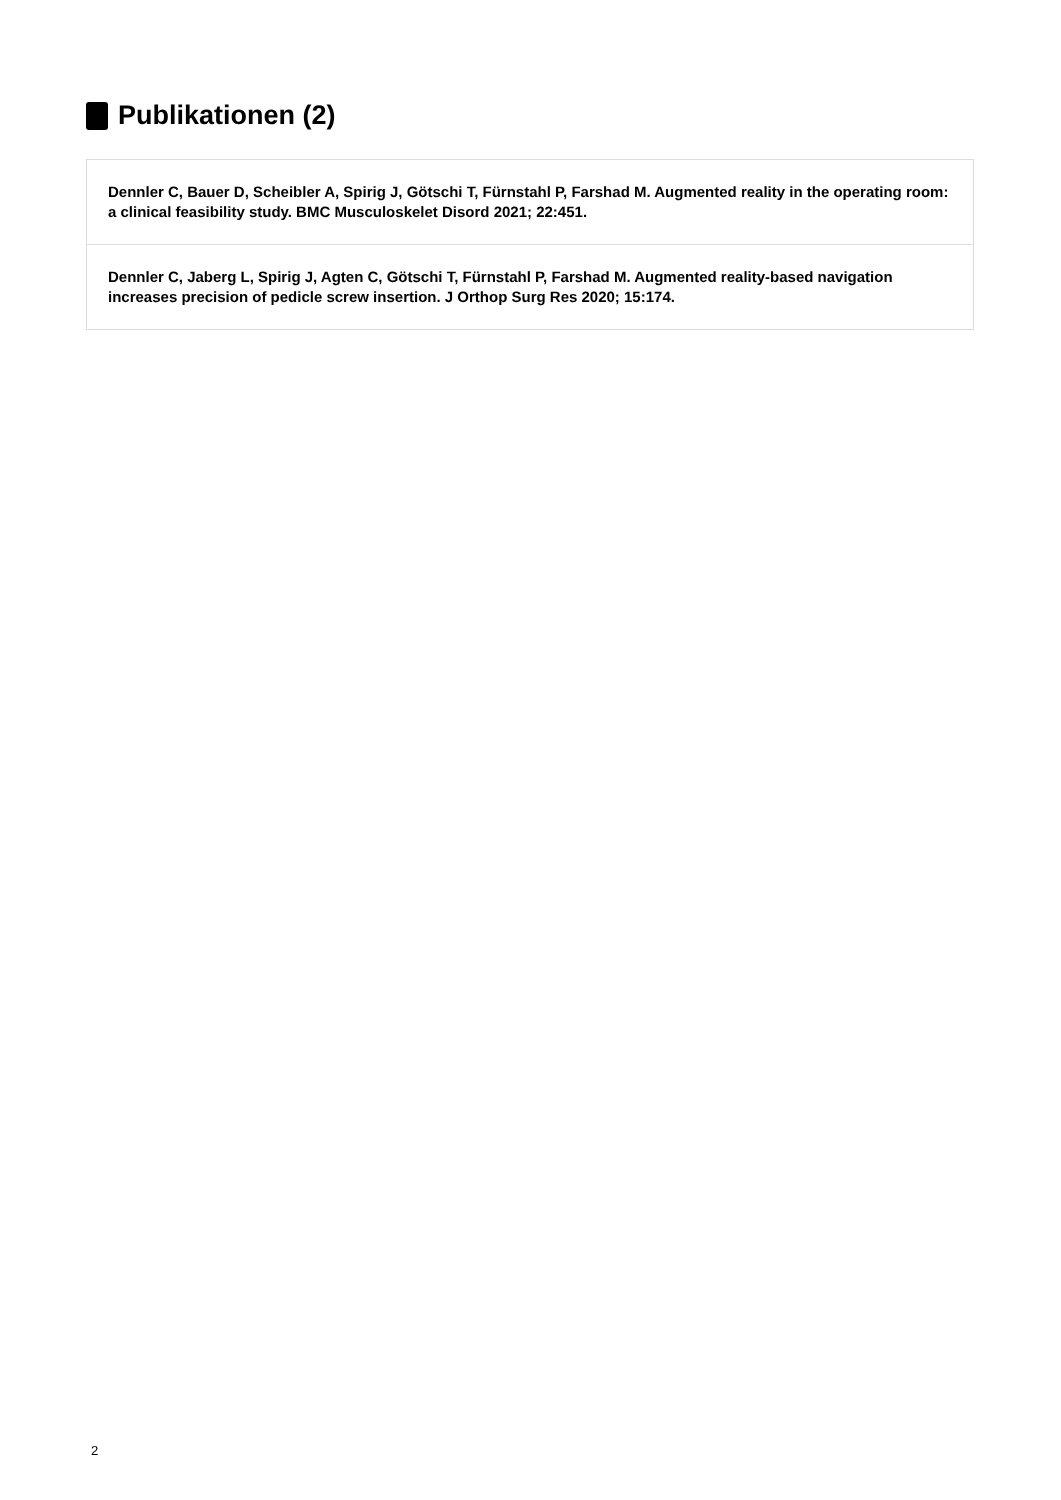Publikationen (2)
Dennler C, Bauer D, Scheibler A, Spirig J, Götschi T, Fürnstahl P, Farshad M. Augmented reality in the operating room: a clinical feasibility study. BMC Musculoskelet Disord 2021; 22:451.
Dennler C, Jaberg L, Spirig J, Agten C, Götschi T, Fürnstahl P, Farshad M. Augmented reality-based navigation increases precision of pedicle screw insertion. J Orthop Surg Res 2020; 15:174.
2